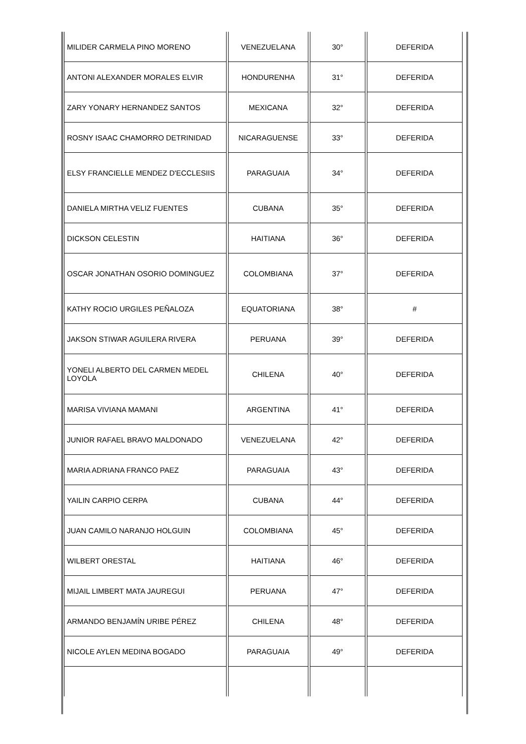| MILIDER CARMELA PINO MORENO | VENEZUELANA | 30° | DEFERIDA |
| ANTONI ALEXANDER MORALES ELVIR | HONDURENHA | 31° | DEFERIDA |
| ZARY YONARY HERNANDEZ SANTOS | MEXICANA | 32° | DEFERIDA |
| ROSNY ISAAC CHAMORRO DETRINIDAD | NICARAGUENSE | 33° | DEFERIDA |
| ELSY FRANCIELLE MENDEZ D'ECCLESIIS | PARAGUAIA | 34° | DEFERIDA |
| DANIELA MIRTHA VELIZ FUENTES | CUBANA | 35° | DEFERIDA |
| DICKSON CELESTIN | HAITIANA | 36° | DEFERIDA |
| OSCAR JONATHAN OSORIO DOMINGUEZ | COLOMBIANA | 37° | DEFERIDA |
| KATHY ROCIO URGILES PEÑALOZA | EQUATORIANA | 38° | # |
| JAKSON STIWAR AGUILERA RIVERA | PERUANA | 39° | DEFERIDA |
| YONELI ALBERTO DEL CARMEN MEDEL LOYOLA | CHILENA | 40° | DEFERIDA |
| MARISA VIVIANA MAMANI | ARGENTINA | 41° | DEFERIDA |
| JUNIOR RAFAEL BRAVO MALDONADO | VENEZUELANA | 42° | DEFERIDA |
| MARIA ADRIANA FRANCO PAEZ | PARAGUAIA | 43° | DEFERIDA |
| YAILIN CARPIO CERPA | CUBANA | 44° | DEFERIDA |
| JUAN CAMILO NARANJO HOLGUIN | COLOMBIANA | 45° | DEFERIDA |
| WILBERT ORESTAL | HAITIANA | 46° | DEFERIDA |
| MIJAIL LIMBERT MATA JAUREGUI | PERUANA | 47° | DEFERIDA |
| ARMANDO BENJAMÍN URIBE PÉREZ | CHILENA | 48° | DEFERIDA |
| NICOLE AYLEN MEDINA BOGADO | PARAGUAIA | 49° | DEFERIDA |